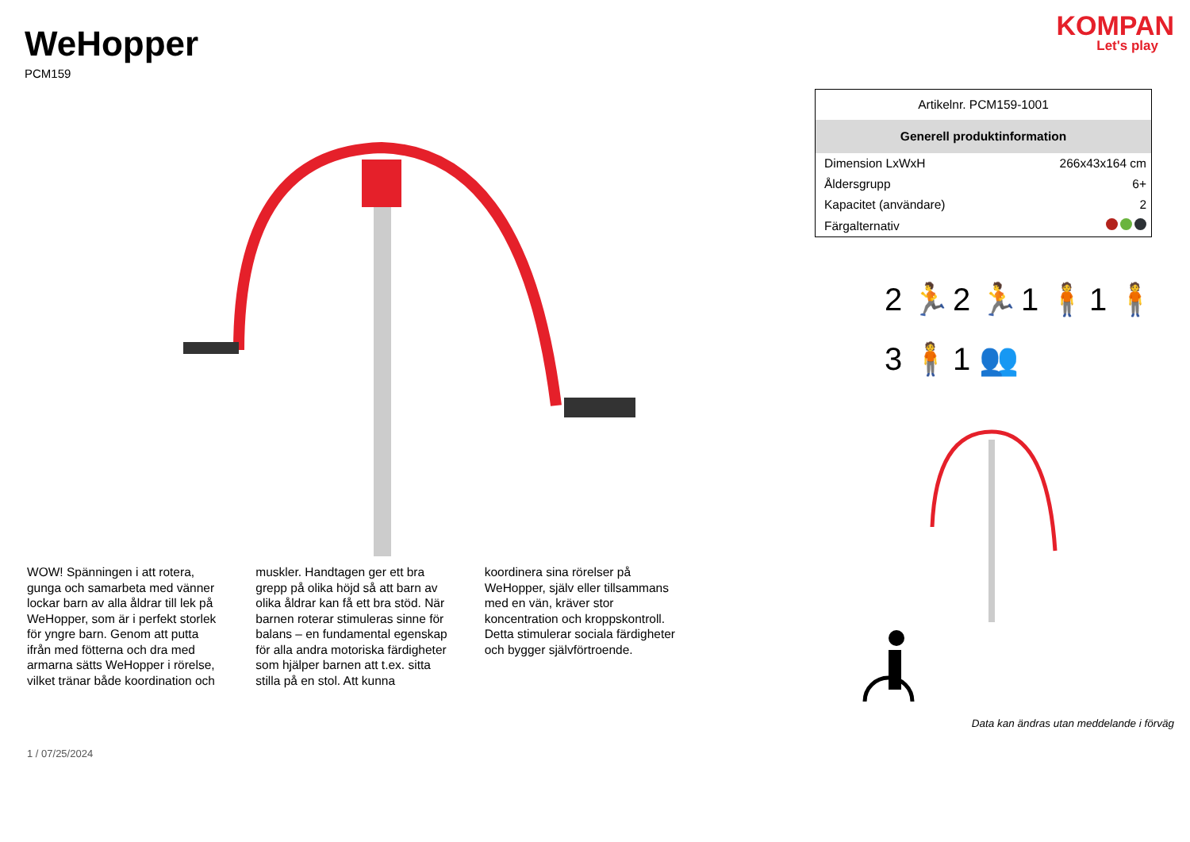WeHopper
PCM159
WOW! Spänningen i att rotera, gunga och samarbeta med vänner lockar barn av alla åldrar till lek på WeHopper, som är i perfekt storlek för yngre barn. Genom att putta ifrån med fötterna och dra med armarna sätts WeHopper i rörelse, vilket tränar både koordination och muskler. Handtagen ger ett bra grepp på olika höjd så att barn av olika åldrar kan få ett bra stöd. När barnen roterar stimuleras sinne för balans – en fundamental egenskap för alla andra motoriska färdigheter som hjälper barnen att t.ex. sitta stilla på en stol. Att kunna koordinera sina rörelser på WeHopper, själv eller tillsammans med en vän, kräver stor koncentration och kroppskontroll. Detta stimulerar sociala färdigheter och bygger självförtroende.
1 / 07/25/2024
KOMPAN
Let's play
| Artikelnr. PCM159-1001 | |
| Generell produktinformation | |
| Dimension LxWxH | 266x43x164 cm |
| Åldersgrupp | 6+ |
| Kapacitet (användare) | 2 |
| Färgalternativ | |
2 🏃
2 🏃
1 🧍
1 🧍
3 🧍
1 👥
Data kan ändras utan meddelande i förväg